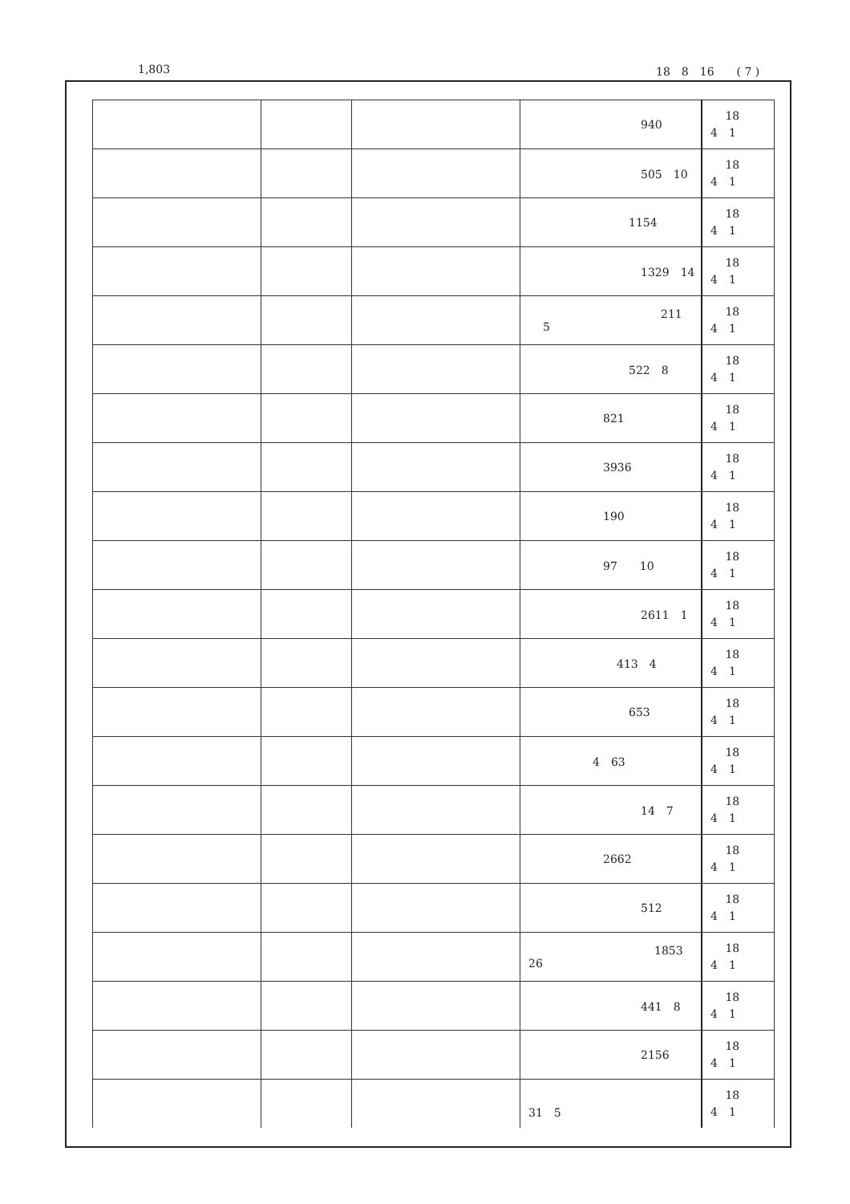1,803 18　8　16　　( 7 )
| | | | 940 | 18 4 1 |
| | | | 505 10 | 18 4 1 |
| | | | 1154 | 18 4 1 |
| | | | 1329 14 | 18 4 1 |
| | | | 211 5 | 18 4 1 |
| | | | 522 8 | 18 4 1 |
| | | | 821 | 18 4 1 |
| | | | 3936 | 18 4 1 |
| | | | 190 | 18 4 1 |
| | | | 97 10 | 18 4 1 |
| | | | 2611 1 | 18 4 1 |
| | | | 413 4 | 18 4 1 |
| | | | 653 | 18 4 1 |
| | | | 4 63 | 18 4 1 |
| | | | 14 7 | 18 4 1 |
| | | | 2662 | 18 4 1 |
| | | | 512 | 18 4 1 |
| | | | 1853 26 | 18 4 1 |
| | | | 441 8 | 18 4 1 |
| | | | 2156 | 18 4 1 |
| | | | 31 5 | 18 4 1 |